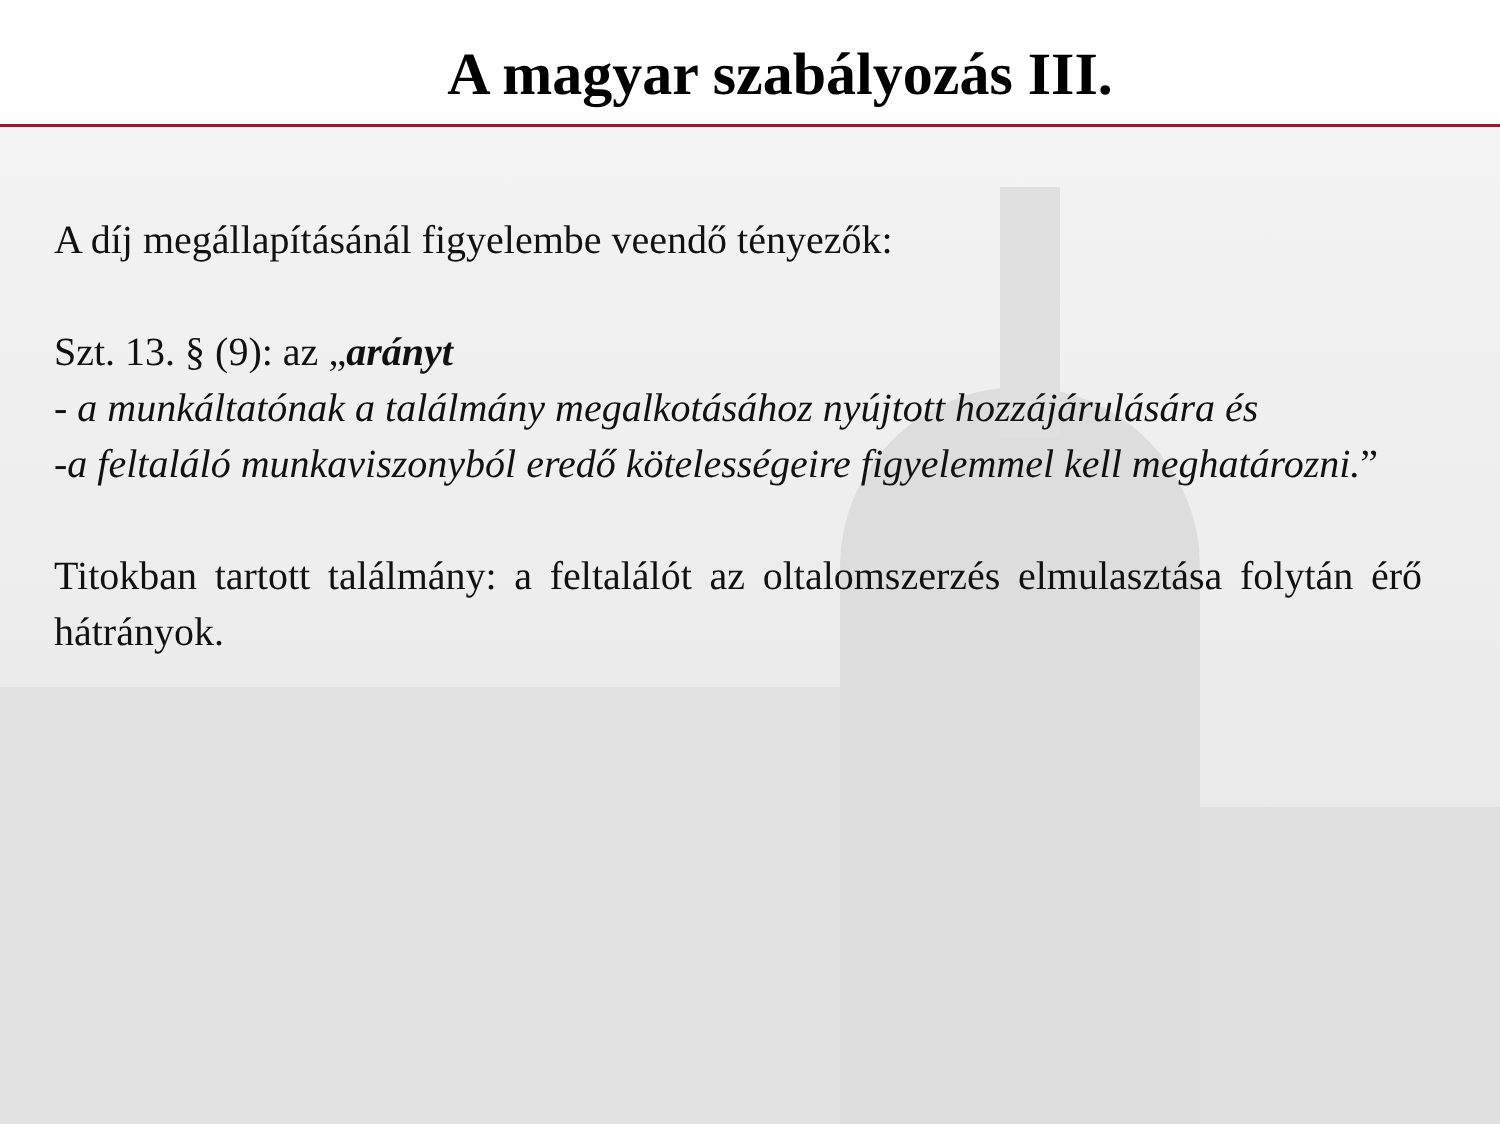A magyar szabályozás III.
A díj megállapításánál figyelembe veendő tényezők:
Szt. 13. § (9): az „arányt
- a munkáltatónak a találmány megalkotásához nyújtott hozzájárulására és
-a feltaláló munkaviszonyból eredő kötelességeire figyelemmel kell meghatározni.”
Titokban tartott találmány: a feltalálót az oltalomszerzés elmulasztása folytán érő hátrányok.